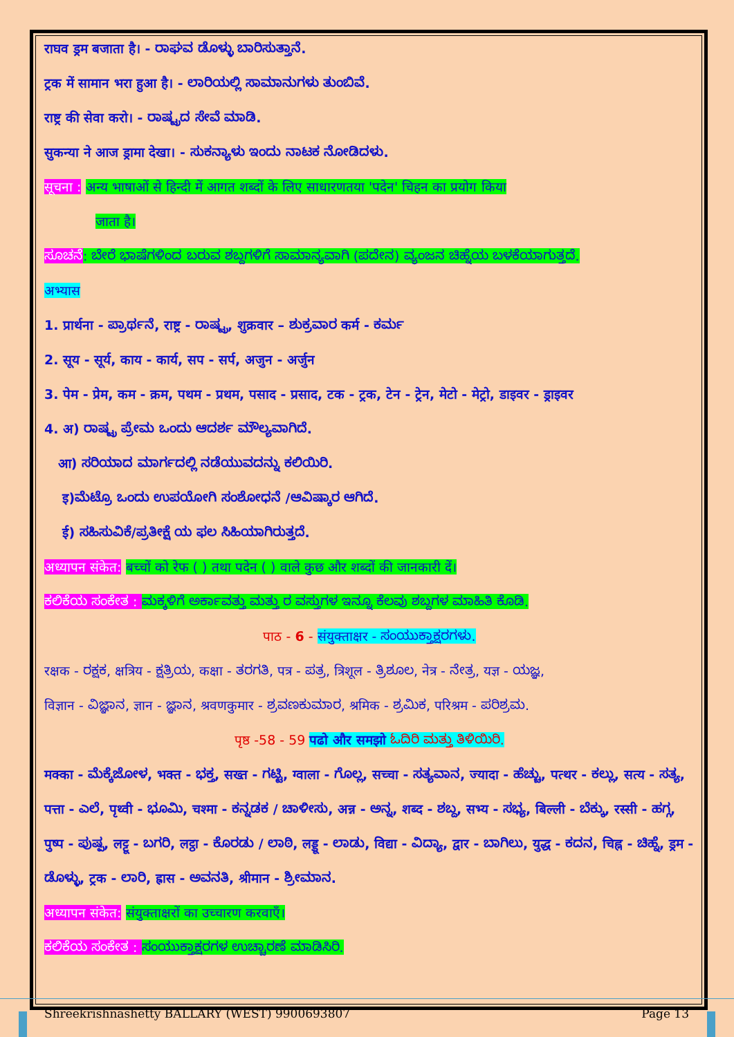राघव ड्रम बजाता है। - ರಾಘವ ಡೊಳ್ಳು ಬಾರಿಸುತ್ತಾನೆ.
ट्रक में सामान भरा हुआ है। - ಲಾರಿಯಲ್ಲಿ ಸಾಮಾನುಗಳು ತುಂಬಿವೆ.
राष्ट्र की सेवा करो। - ರಾಷ್ಟ್ರದ ಸೇವೆ ಮಾಡಿ.
सुकन्या ने आज ड्रामा देखा। - ಸುಕನ್ಯಾಳು ಇಂದು ನಾಟಕ ನೋಡಿದಳು.
सूचना : अन्य भाषाओं से हिन्दी में आगत शब्दों के लिए साधारणतया 'पदेन' चिहन का प्रयोग किया
जाता है।
ಸೂಚನೆ: ಬೇರೆ ಭಾಷೆಗಳಿಂದ ಬರುವ ಶಬ್ದಗಳಿಗೆ ಸಾಮಾನ್ಯವಾಗಿ (ಪದೇನ) ವ್ಯಂಜನ ಚಿಹ್ನೆಯ ಬಳಕೆಯಾಗುತ್ತದೆ.
अभ्यास
1. प्रार्थना - ಪ್ರಾರ್ಥನೆ, राष्ट्र - ರಾಷ್ಟ್ರ, शुक्रवार – ಶುಕ್ರವಾರ कर्म - ಕರ್ಮ
2. सूय - सूर्य, काय - कार्य, सप - सर्प, अजुन - अर्जुन
3. पेम - प्रेम, कम - क्रम, पथम - प्रथम, पसाद - प्रसाद, टक - ट्रक, टेन - ट्रेन, मेटो - मेट्रो, डाइवर - ड्राइवर
4. अ) ರಾಷ್ಟ್ರ ಪ್ರೇಮ ಒಂದು ಆದರ್ಶ ಮೌಲ್ಯವಾಗಿದೆ.
आ) ಸರಿಯಾದ ಮಾರ್ಗದಲ್ಲಿ ನಡೆಯುವದನ್ನು ಕಲಿಯಿರಿ.
इ)ಮೆಟ್ರೊ ಒಂದು ಉಪಯೋಗಿ ಸಂಶೋಧನೆ /ಆವಿಷ್ಕಾರ ಆಗಿದೆ.
ई) ಸಹಿಸುವಿಕೆ/ಪ್ರತೀಕ್ಷೆ ಯ ಫಲ ಸಿಹಿಯಾಗಿರುತ್ತದೆ.
अध्यापन संकेत: बच्चों को रेफ ( ) तथा पदेन ( ) वाले कुछ और शब्दों की जानकारी दें।
ಕಲಿಕೆಯ ಸಂಕೇತ : ಮಕ್ಕಳಿಗೆ ಅರ್ಕಾವತ್ತು ಮತ್ತು ರ ವಸ್ತುಗಳ ಇನ್ನೂ ಕೆಲವು ಶಬ್ದಗಳ ಮಾಹಿತಿ ಕೊಡಿ.
पाठ - 6 - संयुक्ताक्षर - ಸಂಯುಕ್ತಾಕ್ಷರಗಳು.
रक्षक - ರಕ್ಷಕ, क्षत्रिय - ಕ್ಷತ್ರಿಯ, कक्षा - ತರಗತಿ, पत्र - ಪತ್ರ, त्रिशूल - ತ್ರಿಶೂಲ, नेत्र - ನೇತ್ರ, यज्ञ - ಯಜ್ಞ,
विज्ञान - ವಿಜ್ಞಾನ, ज्ञान - ಜ್ಞಾನ, श्रवणकुमार - ಶ್ರವಣಕುಮಾರ, श्रमिक - ಶ್ರಮಿಕ, परिश्रम - ಪರಿಶ್ರಮ.
पृष्ठ -58 - 59 पढो और समझो ಓದಿರಿ ಮತ್ತು ತಿಳಿಯಿರಿ.
मक्का - ಮೆಕ್ಕೆಜೋಳ, भक्त - ಭಕ್ತ, सख्त - ಗಟ್ಟಿ, ग्वाला - ಗೊಲ್ಲ, सच्चा - ಸತ್ಯವಾನ, ज्यादा - ಹೆಚ್ಚು, पत्थर - ಕಲ್ಲು, सत्य - ಸತ್ಯ, पत्ता - ಎಲೆ, पृथ्वी - ಭೂಮಿ, चश्मा - ಕನ್ನಡಕ / ಚಾಳೀಸು, अन्न - ಅನ್ನ, शब्द - ಶಬ್ದ, सभ्य - ಸಭ್ಯ, बिल्ली - ಬೆಕ್ಕು, रस्सी - ಹಗ್ಗ, पुष्प - ಪುಷ್ಪ, लट्टू - ಬಗರಿ, लट्ठा - ಕೊರಡು / ಲಾಠಿ, लड्डू - ಲಾಡು, विद्या - ವಿದ್ಯಾ, द्वार - ಬಾಗಿಲು, युद्ध - ಕದನ, चिह्न - ಚಿಹ್ನೆ, ड्रम - ಡೊಳ್ಳು, ट्रक - ಲಾರಿ, ह्रास - ಅವನತಿ, श्रीमान - ಶ್ರೀಮಾನ.
अध्यापन संकेत: संयुक्ताक्षरों का उच्चारण करवाएँ।
ಕಲಿಕೆಯ ಸಂಕೇತ : ಸಂಯುಕ್ತಾಕ್ಷರಗಳ ಉಚ್ಚಾರಣೆ ಮಾಡಿಸಿರಿ.
Shreekrishnashetty BALLARY (WEST) 9900693807 Page 13